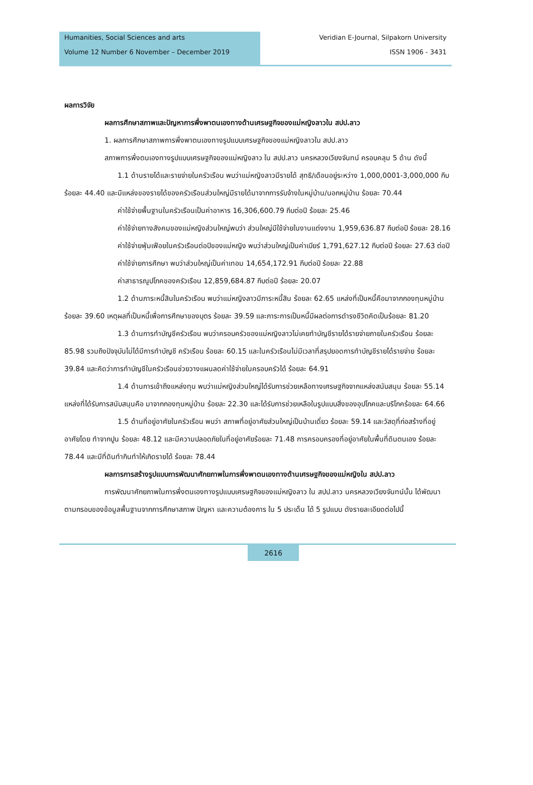Humanities, Social Sciences and arts
Volume 12 Number 6 November – December 2019
Veridian E-Journal, Silpakorn University
ISSN 1906 - 3431
ผลการวิจัย
ผลการศึกษาสภาพและปัญหาการพึ่งพาตนเองทางด้านเศรษฐกิจของแม่หญิงลาวใน สปป.ลาว
1. ผลการศึกษาสภาพการพึ่งพาตนเองทางรูปแบบเศรษฐกิจของแม่หญิงลาวใน สปป.ลาว
สภาพการพึ่งตนเองทางรูปแบบเศรษฐกิจของแม่หญิงลาว ใน สปป.ลาว นครหลวงเวียงจันทน์ ครอบคลุม 5 ด้าน ดังนี้
1.1 ด้านรายได้และรายจ่ายในครัวเรือน พบว่าแม่หญิงลาวมีรายได้ สุทธิ/เดือนอยู่ระหว่าง 1,000,0001-3,000,000 กีบ ร้อยละ 44.40 และมีแหล่งของรายได้ของครัวเรือนส่วนใหญ่มีรายได้มาจากการรับจ้างในหมู่บ้าน/นอกหมู่บ้าน ร้อยละ 70.44
ค่าใช้จ่ายพื้นฐานในครัวเรือนเป็นค่าอาหาร 16,306,600.79 กีบต่อปี ร้อยละ 25.46
ค่าใช้จ่ายทางสังคมของแม่หญิงส่วนใหญ่พบว่า ส่วนใหญ่มีใช้จ่ายในงานแต่งงาน 1,959,636.87 กีบต่อปี ร้อยละ 28.16
ค่าใช้จ่ายฟุ่มเฟือยในครัวเรือนต่อปีของแม่หญิง พบว่าส่วนใหญ่เป็นค่าเบียร์ 1,791,627.12 กีบต่อปี ร้อยละ 27.63 ต่อปี
ค่าใช้จ่ายการศึกษา พบว่าส่วนใหญ่เป็นค่าเทอม 14,654,172.91 กีบต่อปี ร้อยละ 22.88
ค่าสาธารณูปโภคของครัวเรือน 12,859,684.87 กีบต่อปี ร้อยละ 20.07
1.2 ด้านภาระหนี้สินในครัวเรือน พบว่าแม่หญิงลาวมีภาระหนี้สิน ร้อยละ 62.65 แหล่งที่เป็นหนี้คือมาจากกองทุนหมู่บ้าน ร้อยละ 39.60 เหตุผลที่เป็นหนี้เพื่อการศึกษาของบุตร ร้อยละ 39.59 และภาระการเป็นหนี้มีผลต่อการดำรงชีวิตคิดเป็นร้อยละ 81.20
1.3 ด้านการทำบัญชีครัวเรือน พบว่าครอบครัวของแม่หญิงลาวไม่เคยทำบัญชีรายได้รายจ่ายภายในครัวเรือน ร้อยละ 85.98 รวมถึงปัจจุบันไม่ได้มีการทำบัญชี ครัวเรือน ร้อยละ 60.15 และในครัวเรือนไม่มีเวลาที่สรุปยอดการทำบัญชีรายได้รายจ่าย ร้อยละ 39.84 และคิดว่าการทำบัญชีในครัวเรือนช่วยวางแผนลดค่าใช้จ่ายในครอบครัวได้ ร้อยละ 64.91
1.4 ด้านการเข้าถึงแหล่งทุน พบว่าแม่หญิงส่วนใหญ่ได้รับการช่วยเหลือทางเศรษฐกิจจากแหล่งสนับสนุน ร้อยละ 55.14 แหล่งที่ได้รับการสนับสนุนคือ มาจากกองทุนหมู่บ้าน ร้อยละ 22.30 และได้รับการช่วยเหลือในรูปแบบสิ่งของอุปโภคและบริโภคร้อยละ 64.66
1.5 ด้านที่อยู่อาศัยในครัวเรือน พบว่า สภาพที่อยู่อาศัยส่วนใหญ่เป็นบ้านเดี่ยว ร้อยละ 59.14 และวัสดุที่ก่อสร้างที่อยู่อาศัยโดย ทำจากปูน ร้อยละ 48.12 และมีความปลอดภัยในที่อยู่อาศัยร้อยละ 71.48 การครอบครองที่อยู่อาศัยในพื้นที่ดินตนเอง ร้อยละ 78.44 และมีที่ดินทำกินทำให้เกิดรายได้ ร้อยละ 78.44
ผลการการสร้างรูปแบบการพัฒนาศักยภาพในการพึ่งพาตนเองทางด้านเศรษฐกิจของแม่หญิงใน สปป.ลาว
การพัฒนาศักยภาพในการพึ่งตนเองทางรูปแบบเศรษฐกิจของแม่หญิงลาว ใน สปป.ลาว นครหลวงเวียงจันทน์นั้น ได้พัฒนาตามกรอบของข้อมูลพื้นฐานจากการศึกษาสภาพ ปัญหา และความต้องการ ใน 5 ประเด็น ได้ 5 รูปแบบ ดังรายละเอียดต่อไปนี้
2616